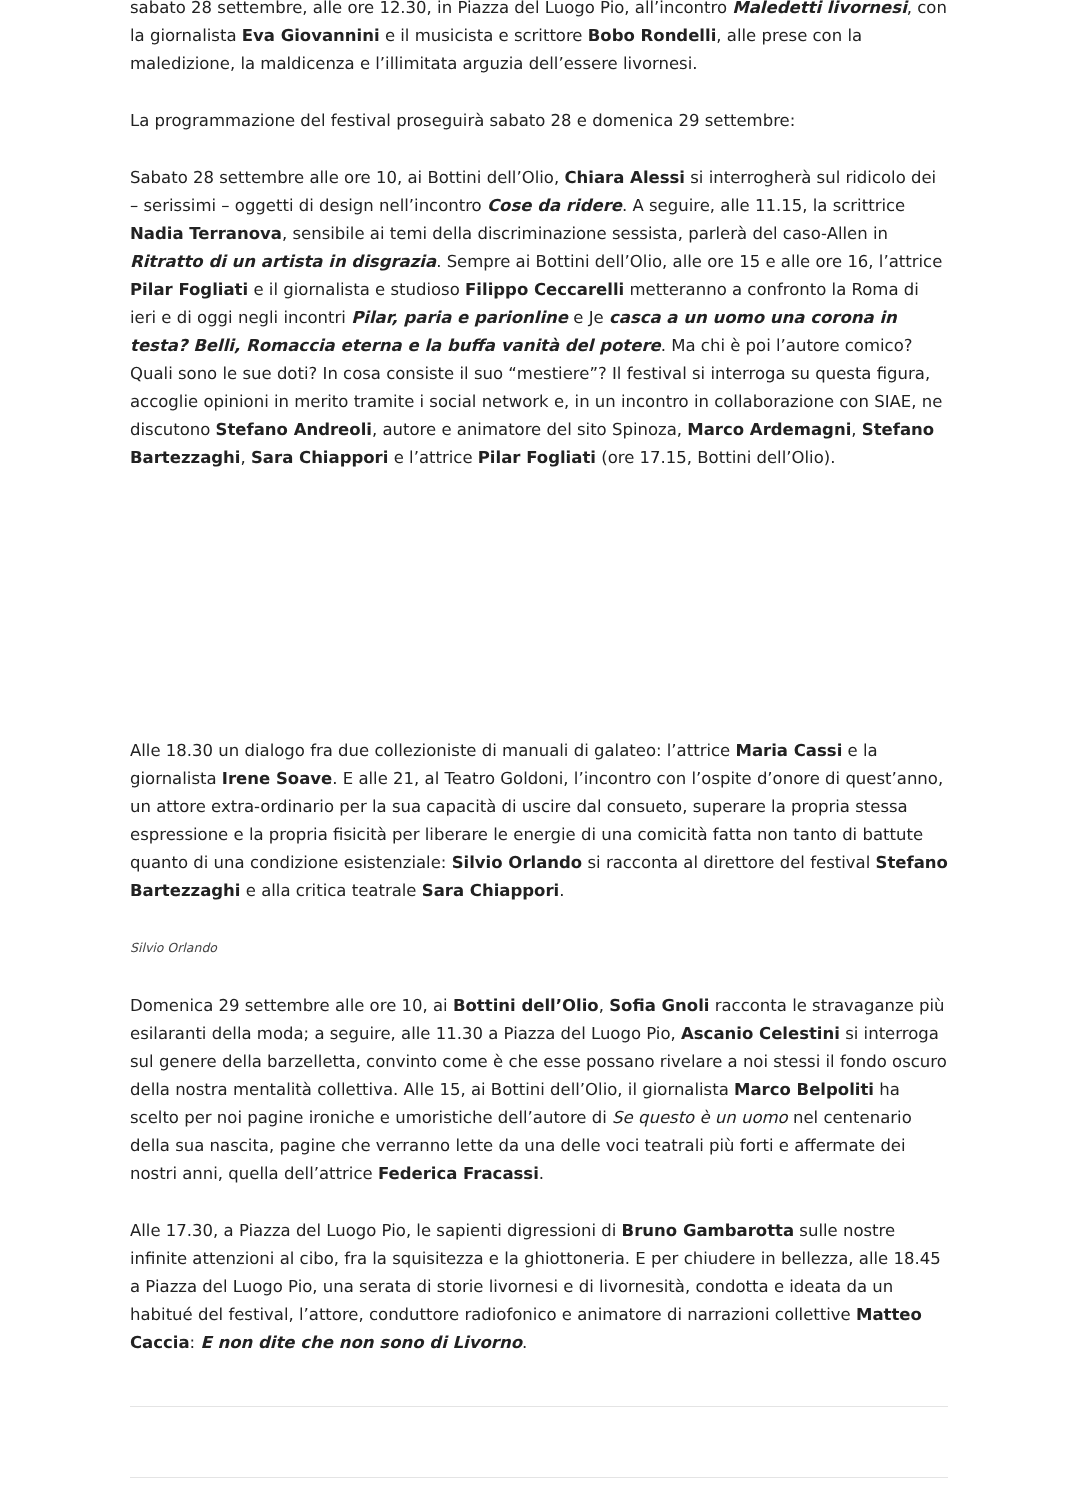sabato 28 settembre, alle ore 12.30, in Piazza del Luogo Pio, all’incontro Maledetti livornesi, con la giornalista Eva Giovannini e il musicista e scrittore Bobo Rondelli, alle prese con la maledizione, la maldicenza e l’illimitata arguzia dell’essere livornesi.
La programmazione del festival proseguirà sabato 28 e domenica 29 settembre:
Sabato 28 settembre alle ore 10, ai Bottini dell’Olio, Chiara Alessi si interrogherà sul ridicolo dei – serissimi – oggetti di design nell’incontro Cose da ridere. A seguire, alle 11.15, la scrittrice Nadia Terranova, sensibile ai temi della discriminazione sessista, parlerà del caso-Allen in Ritratto di un artista in disgrazia. Sempre ai Bottini dell’Olio, alle ore 15 e alle ore 16, l’attrice Pilar Fogliati e il giornalista e studioso Filippo Ceccarelli metteranno a confronto la Roma di ieri e di oggi negli incontri Pilar, paria e parionline e Je casca a un uomo una corona in testa? Belli, Romaccia eterna e la buffa vanità del potere. Ma chi è poi l’autore comico? Quali sono le sue doti? In cosa consiste il suo “mestiere”? Il festival si interroga su questa figura, accoglie opinioni in merito tramite i social network e, in un incontro in collaborazione con SIAE, ne discutono Stefano Andreoli, autore e animatore del sito Spinoza, Marco Ardemagni, Stefano Bartezzaghi, Sara Chiappori e l’attrice Pilar Fogliati (ore 17.15, Bottini dell’Olio).
Alle 18.30 un dialogo fra due collezioniste di manuali di galateo: l’attrice Maria Cassi e la giornalista Irene Soave. E alle 21, al Teatro Goldoni, l’incontro con l’ospite d’onore di quest’anno, un attore extra-ordinario per la sua capacità di uscire dal consueto, superare la propria stessa espressione e la propria fisicità per liberare le energie di una comicità fatta non tanto di battute quanto di una condizione esistenziale: Silvio Orlando si racconta al direttore del festival Stefano Bartezzaghi e alla critica teatrale Sara Chiappori.
Silvio Orlando
Domenica 29 settembre alle ore 10, ai Bottini dell’Olio, Sofia Gnoli racconta le stravaganze più esilaranti della moda; a seguire, alle 11.30 a Piazza del Luogo Pio, Ascanio Celestini si interroga sul genere della barzelletta, convinto come è che esse possano rivelare a noi stessi il fondo oscuro della nostra mentalità collettiva. Alle 15, ai Bottini dell’Olio, il giornalista Marco Belpoliti ha scelto per noi pagine ironiche e umoristiche dell’autore di Se questo è un uomo nel centenario della sua nascita, pagine che verranno lette da una delle voci teatrali più forti e affermate dei nostri anni, quella dell’attrice Federica Fracassi.
Alle 17.30, a Piazza del Luogo Pio, le sapienti digressioni di Bruno Gambarotta sulle nostre infinite attenzioni al cibo, fra la squisitezza e la ghiottoneria. E per chiudere in bellezza, alle 18.45 a Piazza del Luogo Pio, una serata di storie livornesi e di livornesità, condotta e ideata da un habitué del festival, l’attore, conduttore radiofonico e animatore di narrazioni collettive Matteo Caccia: E non dite che non sono di Livorno.